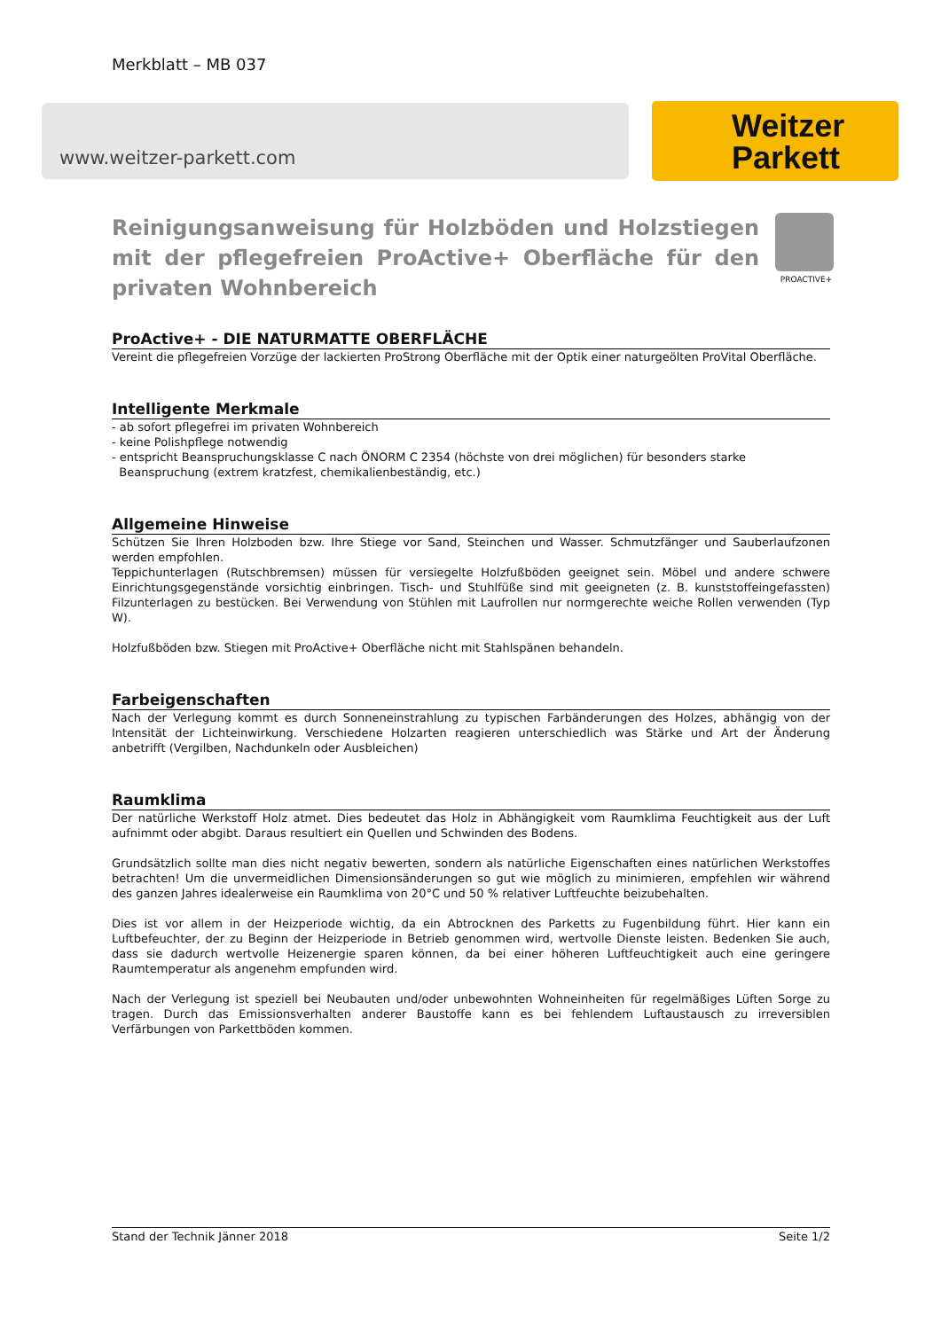Merkblatt – MB 037
www.weitzer-parkett.com
Weitzer
Parkett
PROACTIVE+
Reinigungsanweisung für Holzböden und Holzstiegen mit der pflegefreien ProActive+ Oberfläche für den privaten Wohnbereich
ProActive+ - DIE NATURMATTE OBERFLÄCHE
Vereint die pflegefreien Vorzüge der lackierten ProStrong Oberfläche mit der Optik einer naturgeölten ProVital Oberfläche.
Intelligente Merkmale
- ab sofort pflegefrei im privaten Wohnbereich
- keine Polishpflege notwendig
- entspricht Beanspruchungsklasse C nach ÖNORM C 2354 (höchste von drei möglichen) für besonders starke
Beanspruchung (extrem kratzfest, chemikalienbeständig, etc.)
Allgemeine Hinweise
Schützen Sie Ihren Holzboden bzw. Ihre Stiege vor Sand, Steinchen und Wasser. Schmutzfänger und Sauberlaufzonen werden empfohlen.
Teppichunterlagen (Rutschbremsen) müssen für versiegelte Holzfußböden geeignet sein. Möbel und andere schwere Einrichtungsgegenstände vorsichtig einbringen. Tisch- und Stuhlfüße sind mit geeigneten (z. B. kunststoffeingefassten) Filzunterlagen zu bestücken. Bei Verwendung von Stühlen mit Laufrollen nur normgerechte weiche Rollen verwenden (Typ W).
Holzfußböden bzw. Stiegen mit ProActive+ Oberfläche nicht mit Stahlspänen behandeln.
Farbeigenschaften
Nach der Verlegung kommt es durch Sonneneinstrahlung zu typischen Farbänderungen des Holzes, abhängig von der Intensität der Lichteinwirkung. Verschiedene Holzarten reagieren unterschiedlich was Stärke und Art der Änderung anbetrifft (Vergilben, Nachdunkeln oder Ausbleichen)
Raumklima
Der natürliche Werkstoff Holz atmet. Dies bedeutet das Holz in Abhängigkeit vom Raumklima Feuchtigkeit aus der Luft aufnimmt oder abgibt. Daraus resultiert ein Quellen und Schwinden des Bodens.
Grundsätzlich sollte man dies nicht negativ bewerten, sondern als natürliche Eigenschaften eines natürlichen Werkstoffes betrachten! Um die unvermeidlichen Dimensionsänderungen so gut wie möglich zu minimieren, empfehlen wir während des ganzen Jahres idealerweise ein Raumklima von 20°C und 50 % relativer Luftfeuchte beizubehalten.
Dies ist vor allem in der Heizperiode wichtig, da ein Abtrocknen des Parketts zu Fugenbildung führt. Hier kann ein Luftbefeuchter, der zu Beginn der Heizperiode in Betrieb genommen wird, wertvolle Dienste leisten. Bedenken Sie auch, dass sie dadurch wertvolle Heizenergie sparen können, da bei einer höheren Luftfeuchtigkeit auch eine geringere Raumtemperatur als angenehm empfunden wird.
Nach der Verlegung ist speziell bei Neubauten und/oder unbewohnten Wohneinheiten für regelmäßiges Lüften Sorge zu tragen. Durch das Emissionsverhalten anderer Baustoffe kann es bei fehlendem Luftaustausch zu irreversiblen Verfärbungen von Parkettböden kommen.
Stand der Technik Jänner 2018 Seite 1/2